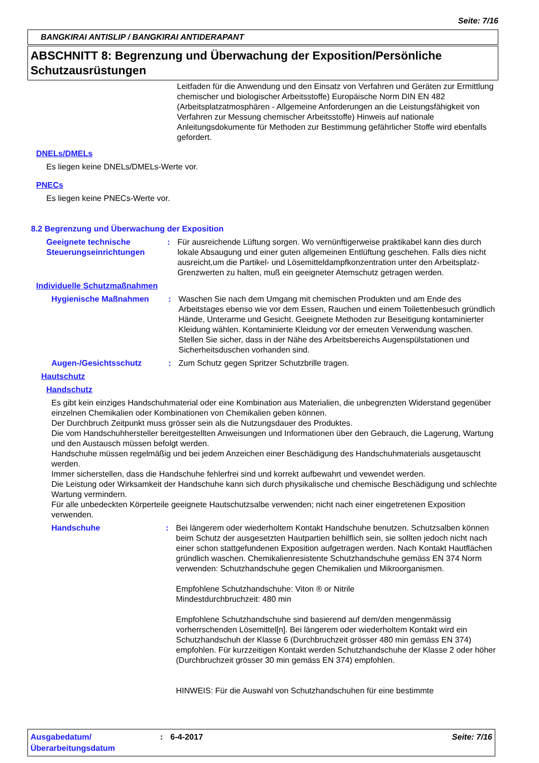Seite: 7/16
BANGKIRAI ANTISLIP / BANGKIRAI ANTIDERAPANT
ABSCHNITT 8: Begrenzung und Überwachung der Exposition/Persönliche Schutzausrüstungen
Leitfaden für die Anwendung und den Einsatz von Verfahren und Geräten zur Ermittlung chemischer und biologischer Arbeitsstoffe) Europäische Norm DIN EN 482 (Arbeitsplatzatmosphären - Allgemeine Anforderungen an die Leistungsfähigkeit von Verfahren zur Messung chemischer Arbeitsstoffe) Hinweis auf nationale Anleitungsdokumente für Methoden zur Bestimmung gefährlicher Stoffe wird ebenfalls gefordert.
DNELs/DMELs
Es liegen keine DNELs/DMELs-Werte vor.
PNECs
Es liegen keine PNECs-Werte vor.
8.2 Begrenzung und Überwachung der Exposition
Geeignete technische Steuerungseinrichtungen
: Für ausreichende Lüftung sorgen. Wo vernünftigerweise praktikabel kann dies durch lokale Absaugung und einer guten allgemeinen Entlüftung geschehen. Falls dies nicht ausreicht,um die Partikel- und Lösemitteldampfkonzentration unter den Arbeitsplatz- Grenzwerten zu halten, muß ein geeigneter Atemschutz getragen werden.
Individuelle Schutzmaßnahmen
Hygienische Maßnahmen : Waschen Sie nach dem Umgang mit chemischen Produkten und am Ende des Arbeitstages ebenso wie vor dem Essen, Rauchen und einem Toilettenbesuch gründlich Hände, Unterarme und Gesicht. Geeignete Methoden zur Beseitigung kontaminierter Kleidung wählen. Kontaminierte Kleidung vor der erneuten Verwendung waschen. Stellen Sie sicher, dass in der Nähe des Arbeitsbereichs Augenspülstationen und Sicherheitsduschen vorhanden sind.
Augen-/Gesichtsschutz : Zum Schutz gegen Spritzer Schutzbrille tragen.
Hautschutz
Handschutz
Es gibt kein einziges Handschuhmaterial oder eine Kombination aus Materialien, die unbegrenzten Widerstand gegenüber einzelnen Chemikalien oder Kombinationen von Chemikalien geben können.
Der Durchbruch Zeitpunkt muss grösser sein als die Nutzungsdauer des Produktes.
Die vom Handschuhhersteller bereitgestellten Anweisungen und Informationen über den Gebrauch, die Lagerung, Wartung und den Austausch müssen befolgt werden.
Handschuhe müssen regelmäßig und bei jedem Anzeichen einer Beschädigung des Handschuhmaterials ausgetauscht werden.
Immer sicherstellen, dass die Handschuhe fehlerfrei sind und korrekt aufbewahrt und vewendet werden.
Die Leistung oder Wirksamkeit der Handschuhe kann sich durch physikalische und chemische Beschädigung und schlechte Wartung vermindern.
Für alle unbedeckten Körperteile geeignete Hautschutzsalbe verwenden; nicht nach einer eingetretenen Exposition verwenden.
Handschuhe : Bei längerem oder wiederholtem Kontakt Handschuhe benutzen. Schutzsalben können beim Schutz der ausgesetzten Hautpartien behilflich sein, sie sollten jedoch nicht nach einer schon stattgefundenen Exposition aufgetragen werden. Nach Kontakt Hautflächen gründlich waschen. Chemikalienresistente Schutzhandschuhe gemäss EN 374 Norm verwenden: Schutzhandschuhe gegen Chemikalien und Mikroorganismen.
Empfohlene Schutzhandschuhe: Viton ® or Nitrile
Mindestdurchbruchzeit: 480 min
Empfohlene Schutzhandschuhe sind basierend auf dem/den mengenmässig vorherrschenden Lösemittel[n]. Bei längerem oder wiederholtem Kontakt wird ein Schutzhandschuh der Klasse 6 (Durchbruchzeit grösser 480 min gemäss EN 374) empfohlen. Für kurzzeitigen Kontakt werden Schutzhandschuhe der Klasse 2 oder höher (Durchbruchzeit grösser 30 min gemäss EN 374) empfohlen.
HINWEIS: Für die Auswahl von Schutzhandschuhen für eine bestimmte
Ausgabedatum/ Überarbeitungsdatum
: 6-4-2017 Seite: 7/16